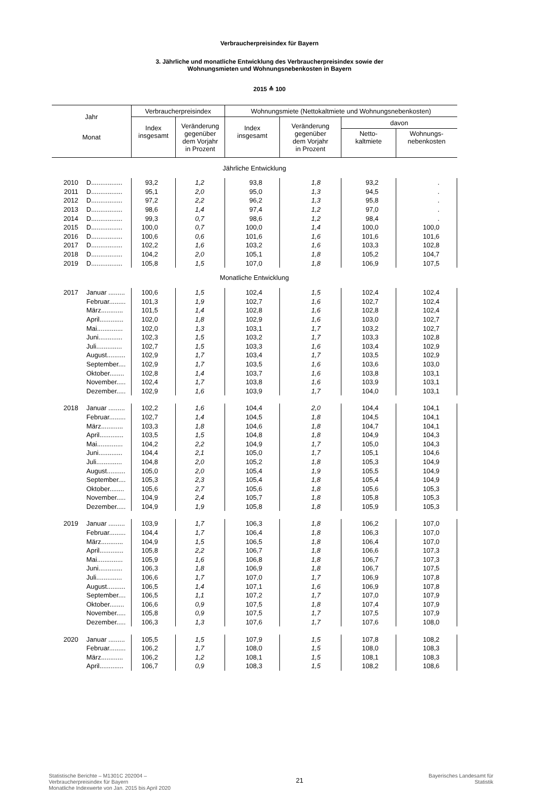Verbraucherpreisindex für Bayern
3. Jährliche und monatliche Entwicklung des Verbraucherpreisindex sowie der
Wohnungsmieten und Wohnungsnebenkosten in Bayern
2015 ≙ 100
| Jahr | | Verbraucherpreisindex | | Wohnungsmiete (Nettokaltmiete und Wohnungsnebenkosten) | | | |
| --- | --- | --- | --- | --- | --- | --- | --- |
| | | Index insgesamt | Veränderung gegenüber dem Vorjahr in Prozent | Index insgesamt | Veränderung gegenüber dem Vorjahr in Prozent | davon | |
| Monat | | | | | | Netto- kaltmiete | Wohnungs- nebenkosten |
| Jährliche Entwicklung | | | | | | | |
| 2010 | D................. | 93,2 | 1,2 | 93,8 | 1,8 | 93,2 | . |
| 2011 | D................. | 95,1 | 2,0 | 95,0 | 1,3 | 94,5 | . |
| 2012 | D................. | 97,2 | 2,2 | 96,2 | 1,3 | 95,8 | . |
| 2013 | D................. | 98,6 | 1,4 | 97,4 | 1,2 | 97,0 | . |
| 2014 | D................. | 99,3 | 0,7 | 98,6 | 1,2 | 98,4 | . |
| 2015 | D................. | 100,0 | 0,7 | 100,0 | 1,4 | 100,0 | 100,0 |
| 2016 | D................. | 100,6 | 0,6 | 101,6 | 1,6 | 101,6 | 101,6 |
| 2017 | D................. | 102,2 | 1,6 | 103,2 | 1,6 | 103,3 | 102,8 |
| 2018 | D................. | 104,2 | 2,0 | 105,1 | 1,8 | 105,2 | 104,7 |
| 2019 | D................. | 105,8 | 1,5 | 107,0 | 1,8 | 106,9 | 107,5 |
| Monatliche Entwicklung | | | | | | | |
| 2017 | Januar ......... | 100,6 | 1,5 | 102,4 | 1,5 | 102,4 | 102,4 |
| | Februar......... | 101,3 | 1,9 | 102,7 | 1,6 | 102,7 | 102,4 |
| | März............ | 101,5 | 1,4 | 102,8 | 1,6 | 102,8 | 102,4 |
| | April............. | 102,0 | 1,8 | 102,9 | 1,6 | 103,0 | 102,7 |
| | Mai.............. | 102,0 | 1,3 | 103,1 | 1,7 | 103,2 | 102,7 |
| | Juni............. | 102,3 | 1,5 | 103,2 | 1,7 | 103,3 | 102,8 |
| | Juli.............. | 102,7 | 1,5 | 103,3 | 1,6 | 103,4 | 102,9 |
| | August.......... | 102,9 | 1,7 | 103,4 | 1,7 | 103,5 | 102,9 |
| | September.... | 102,9 | 1,7 | 103,5 | 1,6 | 103,6 | 103,0 |
| | Oktober........ | 102,8 | 1,4 | 103,7 | 1,6 | 103,8 | 103,1 |
| | November..... | 102,4 | 1,7 | 103,8 | 1,6 | 103,9 | 103,1 |
| | Dezember..... | 102,9 | 1,6 | 103,9 | 1,7 | 104,0 | 103,1 |
| 2018 | Januar ......... | 102,2 | 1,6 | 104,4 | 2,0 | 104,4 | 104,1 |
| | Februar......... | 102,7 | 1,4 | 104,5 | 1,8 | 104,5 | 104,1 |
| | März............ | 103,3 | 1,8 | 104,6 | 1,8 | 104,7 | 104,1 |
| | April............. | 103,5 | 1,5 | 104,8 | 1,8 | 104,9 | 104,3 |
| | Mai.............. | 104,2 | 2,2 | 104,9 | 1,7 | 105,0 | 104,3 |
| | Juni............. | 104,4 | 2,1 | 105,0 | 1,7 | 105,1 | 104,6 |
| | Juli.............. | 104,8 | 2,0 | 105,2 | 1,8 | 105,3 | 104,9 |
| | August.......... | 105,0 | 2,0 | 105,4 | 1,9 | 105,5 | 104,9 |
| | September.... | 105,3 | 2,3 | 105,4 | 1,8 | 105,4 | 104,9 |
| | Oktober........ | 105,6 | 2,7 | 105,6 | 1,8 | 105,6 | 105,3 |
| | November..... | 104,9 | 2,4 | 105,7 | 1,8 | 105,8 | 105,3 |
| | Dezember..... | 104,9 | 1,9 | 105,8 | 1,8 | 105,9 | 105,3 |
| 2019 | Januar ......... | 103,9 | 1,7 | 106,3 | 1,8 | 106,2 | 107,0 |
| | Februar......... | 104,4 | 1,7 | 106,4 | 1,8 | 106,3 | 107,0 |
| | März............ | 104,9 | 1,5 | 106,5 | 1,8 | 106,4 | 107,0 |
| | April............. | 105,8 | 2,2 | 106,7 | 1,8 | 106,6 | 107,3 |
| | Mai.............. | 105,9 | 1,6 | 106,8 | 1,8 | 106,7 | 107,3 |
| | Juni............. | 106,3 | 1,8 | 106,9 | 1,8 | 106,7 | 107,5 |
| | Juli.............. | 106,6 | 1,7 | 107,0 | 1,7 | 106,9 | 107,8 |
| | August.......... | 106,5 | 1,4 | 107,1 | 1,6 | 106,9 | 107,8 |
| | September.... | 106,5 | 1,1 | 107,2 | 1,7 | 107,0 | 107,9 |
| | Oktober........ | 106,6 | 0,9 | 107,5 | 1,8 | 107,4 | 107,9 |
| | November..... | 105,8 | 0,9 | 107,5 | 1,7 | 107,5 | 107,9 |
| | Dezember..... | 106,3 | 1,3 | 107,6 | 1,7 | 107,6 | 108,0 |
| 2020 | Januar ......... | 105,5 | 1,5 | 107,9 | 1,5 | 107,8 | 108,2 |
| | Februar......... | 106,2 | 1,7 | 108,0 | 1,5 | 108,0 | 108,3 |
| | März............ | 106,2 | 1,2 | 108,1 | 1,5 | 108,1 | 108,3 |
| | April............. | 106,7 | 0,9 | 108,3 | 1,5 | 108,2 | 108,6 |
Statistische Berichte – M1301C 202004 –
Verbraucherpreisindex für Bayern
Monatliche Indexwerte von Jan. 2015 bis April 2020
21
Bayerisches Landesamt für
Statistik